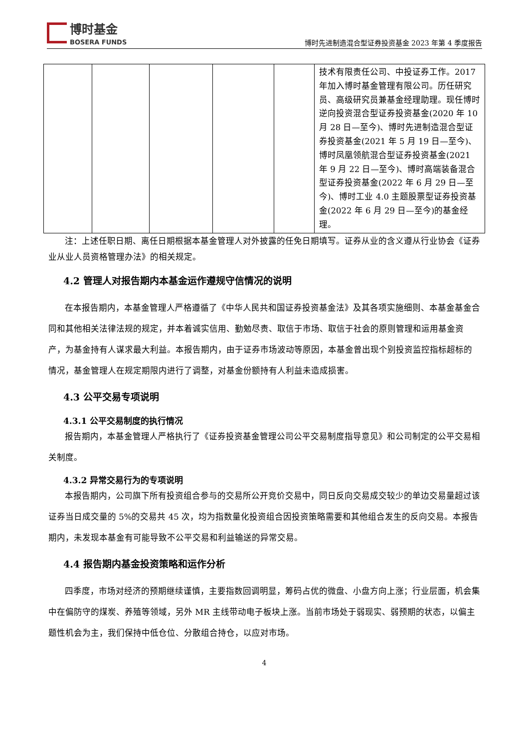博时基金
BOSERA FUNDS
博时先进制造混合型证券投资基金 2023 年第 4 季度报告
| | | | | | 技术有限责任公司、中投证券工作。2017年加入博时基金管理有限公司。历任研究员、高级研究员兼基金经理助理。现任博时逆向投资混合型证券投资基金(2020 年 10 月 28 日—至今)、博时先进制造混合型证券投资基金(2021 年 5 月 19 日—至今)、博时凤凰领航混合型证券投资基金(2021 年 9 月 22 日—至今)、博时高端装备混合型证券投资基金(2022 年 6 月 29 日—至今)、博时工业 4.0 主题股票型证券投资基金(2022 年 6 月 29 日—至今)的基金经理。 |
注：上述任职日期、离任日期根据本基金管理人对外披露的任免日期填写。证券从业的含义遵从行业协会《证券业从业人员资格管理办法》的相关规定。
4.2 管理人对报告期内本基金运作遵规守信情况的说明
在本报告期内，本基金管理人严格遵循了《中华人民共和国证券投资基金法》及其各项实施细则、本基金基金合同和其他相关法律法规的规定，并本着诚实信用、勤勉尽责、取信于市场、取信于社会的原则管理和运用基金资产，为基金持有人谋求最大利益。本报告期内，由于证券市场波动等原因，本基金曾出现个别投资监控指标超标的情况，基金管理人在规定期限内进行了调整，对基金份额持有人利益未造成损害。
4.3 公平交易专项说明
4.3.1 公平交易制度的执行情况
报告期内，本基金管理人严格执行了《证券投资基金管理公司公平交易制度指导意见》和公司制定的公平交易相关制度。
4.3.2 异常交易行为的专项说明
本报告期内，公司旗下所有投资组合参与的交易所公开竞价交易中，同日反向交易成交较少的单边交易量超过该证券当日成交量的 5%的交易共 45 次，均为指数量化投资组合因投资策略需要和其他组合发生的反向交易。本报告期内，未发现本基金有可能导致不公平交易和利益输送的异常交易。
4.4 报告期内基金投资策略和运作分析
四季度，市场对经济的预期继续谨慎，主要指数回调明显，筹码占优的微盘、小盘方向上涨；行业层面，机会集中在偏防守的煤炭、养殖等领域，另外 MR 主线带动电子板块上涨。当前市场处于弱现实、弱预期的状态，以偏主题性机会为主，我们保持中低仓位、分散组合持仓，以应对市场。
4